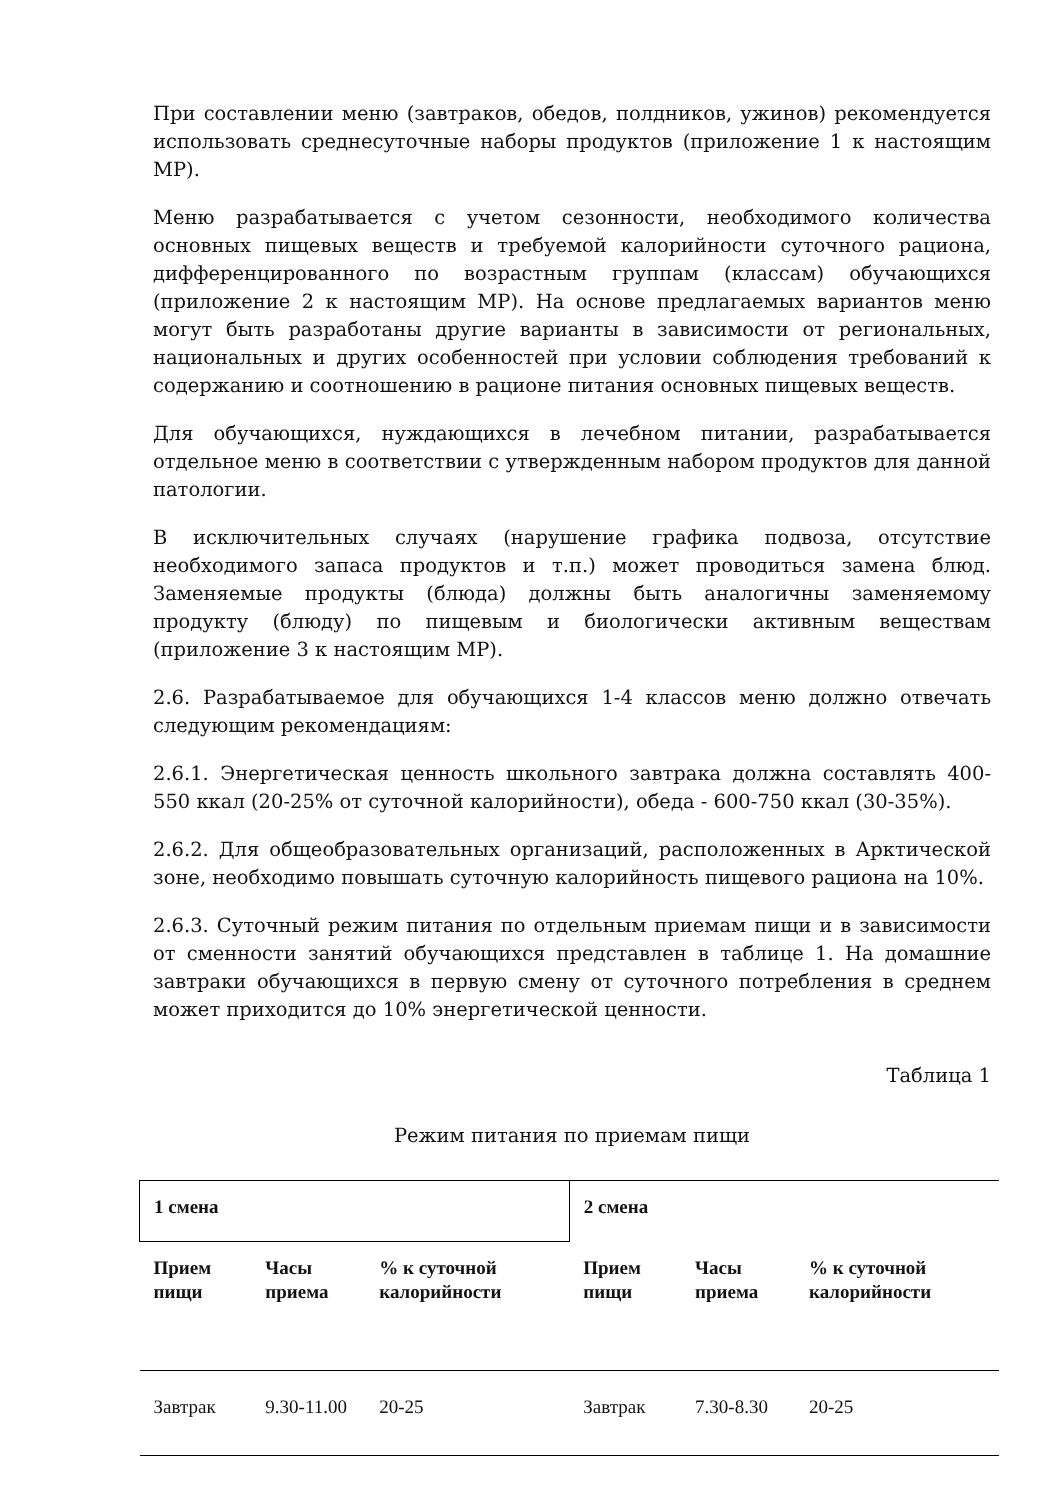При составлении меню (завтраков, обедов, полдников, ужинов) рекомендуется использовать среднесуточные наборы продуктов (приложение 1 к настоящим МР).
Меню разрабатывается с учетом сезонности, необходимого количества основных пищевых веществ и требуемой калорийности суточного рациона, дифференцированного по возрастным группам (классам) обучающихся (приложение 2 к настоящим МР). На основе предлагаемых вариантов меню могут быть разработаны другие варианты в зависимости от региональных, национальных и других особенностей при условии соблюдения требований к содержанию и соотношению в рационе питания основных пищевых веществ.
Для обучающихся, нуждающихся в лечебном питании, разрабатывается отдельное меню в соответствии с утвержденным набором продуктов для данной патологии.
В исключительных случаях (нарушение графика подвоза, отсутствие необходимого запаса продуктов и т.п.) может проводиться замена блюд. Заменяемые продукты (блюда) должны быть аналогичны заменяемому продукту (блюду) по пищевым и биологически активным веществам (приложение 3 к настоящим МР).
2.6. Разрабатываемое для обучающихся 1-4 классов меню должно отвечать следующим рекомендациям:
2.6.1. Энергетическая ценность школьного завтрака должна составлять 400-550 ккал (20-25% от суточной калорийности), обеда - 600-750 ккал (30-35%).
2.6.2. Для общеобразовательных организаций, расположенных в Арктической зоне, необходимо повышать суточную калорийность пищевого рациона на 10%.
2.6.3. Суточный режим питания по отдельным приемам пищи и в зависимости от сменности занятий обучающихся представлен в таблице 1. На домашние завтраки обучающихся в первую смену от суточного потребления в среднем может приходится до 10% энергетической ценности.
Таблица 1
Режим питания по приемам пищи
| 1 смена | | | 2 смена | | |
| --- | --- | --- | --- | --- | --- |
| Прием пищи | Часы приема | % к суточной калорийности | Прием пищи | Часы приема | % к суточной калорийности |
| Завтрак | 9.30-11.00 | 20-25 | Завтрак | 7.30-8.30 | 20-25 |